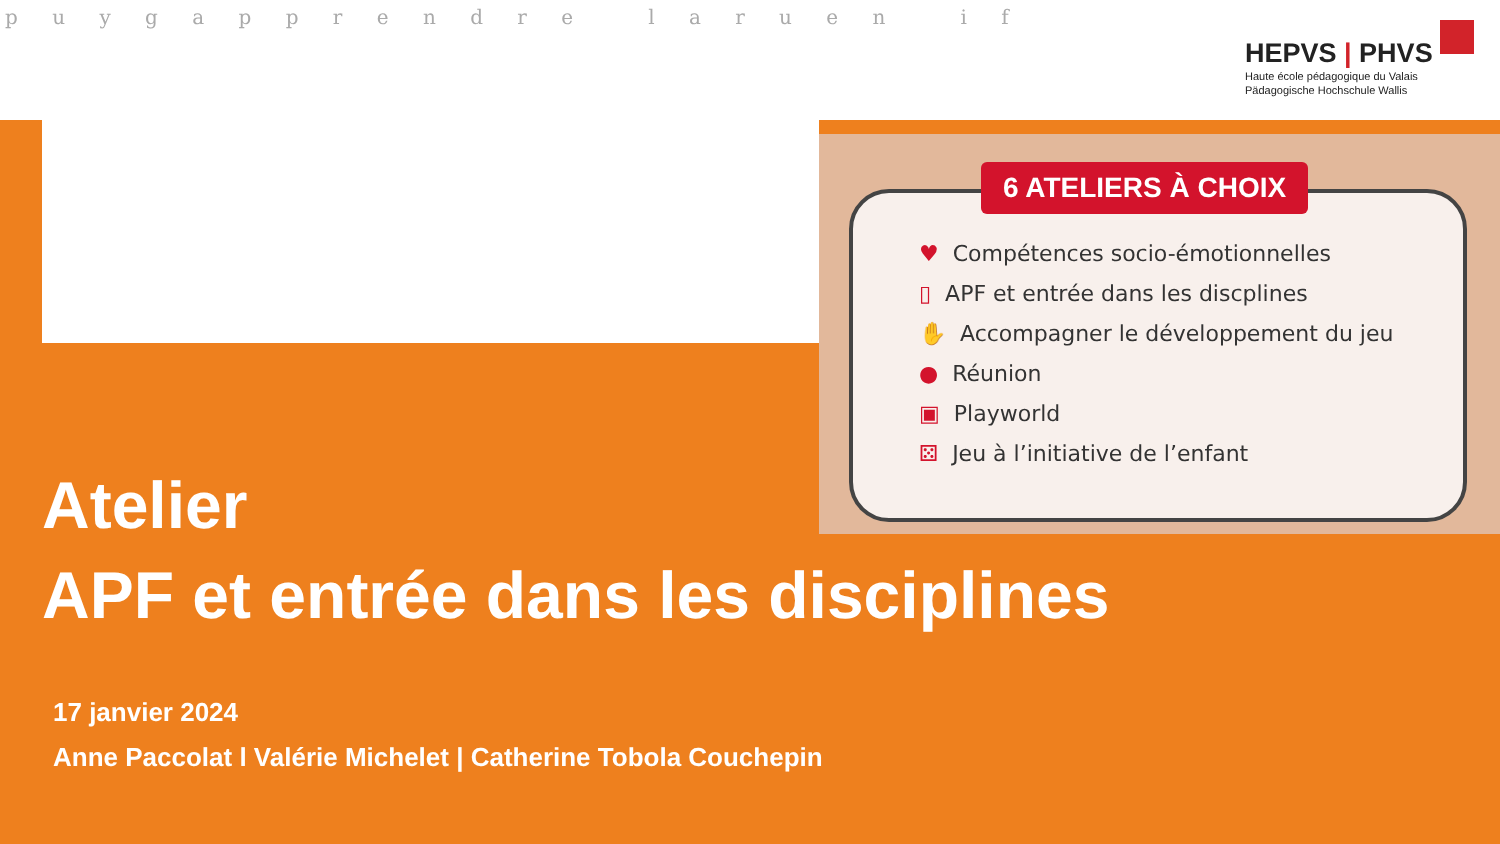p u y g a p p r e n d r e l a r u e n i f
HEPVS | PHVS
Haute école pédagogique du Valais
Pädagogische Hochschule Wallis
6 ATELIERS À CHOIX
♥ Compétences socio-émotionnelles
▯ APF et entrée dans les discplines
✋ Accompagner le développement du jeu
● Réunion
▣ Playworld
⚄ Jeu à l’initiative de l’enfant
Atelier
APF et entrée dans les disciplines
17 janvier 2024
Anne Paccolat l Valérie Michelet | Catherine Tobola Couchepin